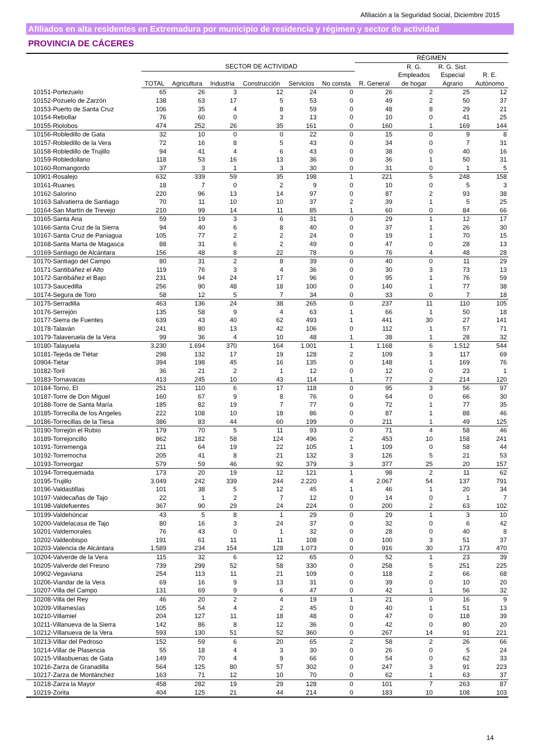Afiliación a la Seguridad Social, Diciembre 2015
Afiliados en alta residentes en Extremadura por municipio de residencia y régimen y sector de actividad
PROVINCIA DE CÁCERES
| | | | | | | | RÉGIMEN | | | |
| --- | --- | --- | --- | --- | --- | --- | --- | --- | --- | --- |
| | | SECTOR DE ACTIVIDAD | | | | | | R. G. | R. G. Sist. | |
| | TOTAL | Agricultura | Industria | Construcción | Servicios | No consta | R. General | Empleados de hogar | Especial Agrario | R. E. Autónomo |
| 10151-Portezuelo | 65 | 26 | 3 | 12 | 24 | 0 | 26 | 2 | 25 | 12 |
| 10152-Pozuelo de Zarzón | 138 | 63 | 17 | 5 | 53 | 0 | 49 | 2 | 50 | 37 |
| 10153-Puerto de Santa Cruz | 106 | 35 | 4 | 8 | 59 | 0 | 48 | 8 | 29 | 21 |
| 10154-Rebollar | 76 | 60 | 0 | 3 | 13 | 0 | 10 | 0 | 41 | 25 |
| 10155-Riolobos | 474 | 252 | 26 | 35 | 161 | 0 | 160 | 1 | 169 | 144 |
| 10156-Robledillo de Gata | 32 | 10 | 0 | 0 | 22 | 0 | 15 | 0 | 9 | 8 |
| 10157-Robledillo de la Vera | 72 | 16 | 8 | 5 | 43 | 0 | 34 | 0 | 7 | 31 |
| 10158-Robledillo de Trujillo | 94 | 41 | 4 | 6 | 43 | 0 | 38 | 0 | 40 | 16 |
| 10159-Robledollano | 118 | 53 | 16 | 13 | 36 | 0 | 36 | 1 | 50 | 31 |
| 10160-Romangordo | 37 | 3 | 1 | 3 | 30 | 0 | 31 | 0 | 1 | 5 |
| 10901-Rosalejo | 632 | 339 | 59 | 35 | 198 | 1 | 221 | 5 | 248 | 158 |
| 10161-Ruanes | 18 | 7 | 0 | 2 | 9 | 0 | 10 | 0 | 5 | 3 |
| 10162-Salorino | 220 | 96 | 13 | 14 | 97 | 0 | 87 | 2 | 93 | 38 |
| 10163-Salvatierra de Santiago | 70 | 11 | 10 | 10 | 37 | 2 | 39 | 1 | 5 | 25 |
| 10164-San Martín de Trevejo | 210 | 99 | 14 | 11 | 85 | 1 | 60 | 0 | 84 | 66 |
| 10165-Santa Ana | 59 | 19 | 3 | 6 | 31 | 0 | 29 | 1 | 12 | 17 |
| 10166-Santa Cruz de la Sierra | 94 | 40 | 6 | 8 | 40 | 0 | 37 | 1 | 26 | 30 |
| 10167-Santa Cruz de Paniagua | 105 | 77 | 2 | 2 | 24 | 0 | 19 | 1 | 70 | 15 |
| 10168-Santa Marta de Magasca | 88 | 31 | 6 | 2 | 49 | 0 | 47 | 0 | 28 | 13 |
| 10169-Santiago de Alcántara | 156 | 48 | 8 | 22 | 78 | 0 | 76 | 4 | 48 | 28 |
| 10170-Santiago del Campo | 80 | 31 | 2 | 8 | 39 | 0 | 40 | 0 | 11 | 29 |
| 10171-Santibáñez el Alto | 119 | 76 | 3 | 4 | 36 | 0 | 30 | 3 | 73 | 13 |
| 10172-Santibáñez el Bajo | 231 | 94 | 24 | 17 | 96 | 0 | 95 | 1 | 76 | 59 |
| 10173-Saucedilla | 256 | 90 | 48 | 18 | 100 | 0 | 140 | 1 | 77 | 38 |
| 10174-Segura de Toro | 58 | 12 | 5 | 7 | 34 | 0 | 33 | 0 | 7 | 18 |
| 10175-Serradilla | 463 | 136 | 24 | 38 | 265 | 0 | 237 | 11 | 110 | 105 |
| 10176-Serrejón | 135 | 58 | 9 | 4 | 63 | 1 | 66 | 1 | 50 | 18 |
| 10177-Sierra de Fuentes | 639 | 43 | 40 | 62 | 493 | 1 | 441 | 30 | 27 | 141 |
| 10178-Talaván | 241 | 80 | 13 | 42 | 106 | 0 | 112 | 1 | 57 | 71 |
| 10179-Talaveruela de la Vera | 99 | 36 | 4 | 10 | 48 | 1 | 38 | 1 | 28 | 32 |
| 10180-Talayuela | 3.230 | 1.694 | 370 | 164 | 1.001 | 1 | 1.168 | 6 | 1.512 | 544 |
| 10181-Tejeda de Tiétar | 298 | 132 | 17 | 19 | 128 | 2 | 109 | 3 | 117 | 69 |
| 10904-Tiétar | 394 | 198 | 45 | 16 | 135 | 0 | 148 | 1 | 169 | 76 |
| 10182-Toril | 36 | 21 | 2 | 1 | 12 | 0 | 12 | 0 | 23 | 1 |
| 10183-Tornavacas | 413 | 245 | 10 | 43 | 114 | 1 | 77 | 2 | 214 | 120 |
| 10184-Torno, El | 251 | 110 | 6 | 17 | 118 | 0 | 95 | 3 | 56 | 97 |
| 10187-Torre de Don Miguel | 160 | 67 | 9 | 8 | 76 | 0 | 64 | 0 | 66 | 30 |
| 10188-Torre de Santa María | 185 | 82 | 19 | 7 | 77 | 0 | 72 | 1 | 77 | 35 |
| 10185-Torrecilla de los Angeles | 222 | 108 | 10 | 18 | 86 | 0 | 87 | 1 | 88 | 46 |
| 10186-Torrecillas de la Tiesa | 386 | 83 | 44 | 60 | 199 | 0 | 211 | 1 | 49 | 125 |
| 10190-Torrejón el Rubio | 179 | 70 | 5 | 11 | 93 | 0 | 71 | 4 | 58 | 46 |
| 10189-Torrejoncillo | 862 | 182 | 58 | 124 | 496 | 2 | 453 | 10 | 158 | 241 |
| 10191-Torremenga | 211 | 64 | 19 | 22 | 105 | 1 | 109 | 0 | 58 | 44 |
| 10192-Torremocha | 205 | 41 | 8 | 21 | 132 | 3 | 126 | 5 | 21 | 53 |
| 10193-Torreorgaz | 579 | 59 | 46 | 92 | 379 | 3 | 377 | 25 | 20 | 157 |
| 10194-Torrequemada | 173 | 20 | 19 | 12 | 121 | 1 | 98 | 2 | 11 | 62 |
| 10195-Trujillo | 3.049 | 242 | 339 | 244 | 2.220 | 4 | 2.067 | 54 | 137 | 791 |
| 10196-Valdastillas | 101 | 38 | 5 | 12 | 45 | 1 | 46 | 1 | 20 | 34 |
| 10197-Valdecañas de Tajo | 22 | 1 | 2 | 7 | 12 | 0 | 14 | 0 | 1 | 7 |
| 10198-Valdefuentes | 367 | 90 | 29 | 24 | 224 | 0 | 200 | 2 | 63 | 102 |
| 10199-Valdehúncar | 43 | 5 | 8 | 1 | 29 | 0 | 29 | 1 | 3 | 10 |
| 10200-Valdelacasa de Tajo | 80 | 16 | 3 | 24 | 37 | 0 | 32 | 0 | 6 | 42 |
| 10201-Valdemorales | 76 | 43 | 0 | 1 | 32 | 0 | 28 | 0 | 40 | 8 |
| 10202-Valdeobispo | 191 | 61 | 11 | 11 | 108 | 0 | 100 | 3 | 51 | 37 |
| 10203-Valencia de Alcántara | 1.589 | 234 | 154 | 128 | 1.073 | 0 | 916 | 30 | 173 | 470 |
| 10204-Valverde de la Vera | 115 | 32 | 6 | 12 | 65 | 0 | 52 | 1 | 23 | 39 |
| 10205-Valverde del Fresno | 739 | 299 | 52 | 58 | 330 | 0 | 258 | 5 | 251 | 225 |
| 10902-Vegaviana | 254 | 113 | 11 | 21 | 109 | 0 | 118 | 2 | 66 | 68 |
| 10206-Viandar de la Vera | 69 | 16 | 9 | 13 | 31 | 0 | 39 | 0 | 10 | 20 |
| 10207-Villa del Campo | 131 | 69 | 9 | 6 | 47 | 0 | 42 | 1 | 56 | 32 |
| 10208-Villa del Rey | 46 | 20 | 2 | 4 | 19 | 1 | 21 | 0 | 16 | 9 |
| 10209-Villamesías | 105 | 54 | 4 | 2 | 45 | 0 | 40 | 1 | 51 | 13 |
| 10210-Villamiel | 204 | 127 | 11 | 18 | 48 | 0 | 47 | 0 | 118 | 39 |
| 10211-Villanueva de la Sierra | 142 | 86 | 8 | 12 | 36 | 0 | 42 | 0 | 80 | 20 |
| 10212-Villanueva de la Vera | 593 | 130 | 51 | 52 | 360 | 0 | 267 | 14 | 91 | 221 |
| 10213-Villar del Pedroso | 152 | 59 | 6 | 20 | 65 | 2 | 58 | 2 | 26 | 66 |
| 10214-Villar de Plasencia | 55 | 18 | 4 | 3 | 30 | 0 | 26 | 0 | 5 | 24 |
| 10215-Villasbuenas de Gata | 149 | 70 | 4 | 9 | 66 | 0 | 54 | 0 | 62 | 33 |
| 10216-Zarza de Granadilla | 564 | 125 | 80 | 57 | 302 | 0 | 247 | 3 | 91 | 223 |
| 10217-Zarza de Montánchez | 163 | 71 | 12 | 10 | 70 | 0 | 62 | 1 | 63 | 37 |
| 10218-Zarza la Mayor | 458 | 282 | 19 | 29 | 128 | 0 | 101 | 7 | 263 | 87 |
| 10219-Zorita | 404 | 125 | 21 | 44 | 214 | 0 | 183 | 10 | 108 | 103 |
14